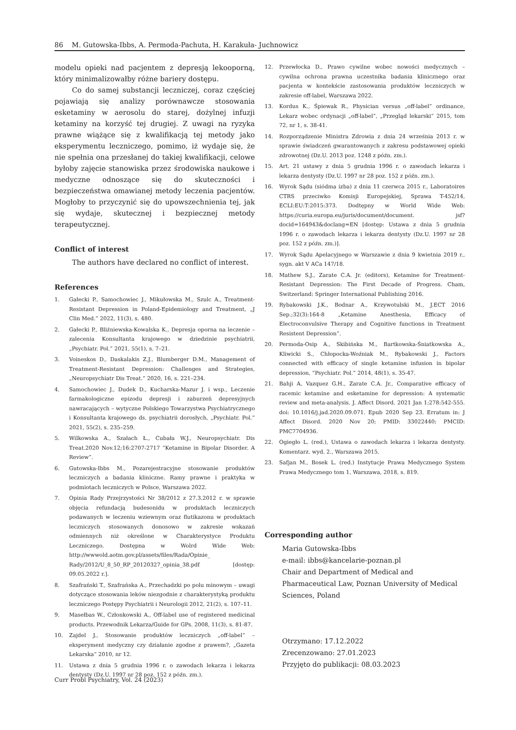86 M. Gutowska-Ibbs, A. Permoda-Pachuta, H. Karakuła- Juchnowicz
modelu opieki nad pacjentem z depresją lekooporną, który minimalizowałby różne bariery dostępu.
Co do samej substancji leczniczej, coraz częściej pojawiają się analizy porównawcze stosowania esketaminy w aerosolu do starej, dożylnej infuzji ketaminy na korzyść tej drugiej. Z uwagi na ryzyka prawne wiążące się z kwalifikacją tej metody jako eksperymentu leczniczego, pomimo, iż wydaje się, że nie spełnia ona przesłanej do takiej kwalifikacji, celowe byłoby zajęcie stanowiska przez środowiska naukowe i medyczne odnoszące się do skuteczności i bezpieczeństwa omawianej metody leczenia pacjentów. Mogłoby to przyczynić się do upowszechnienia tej, jak się wydaje, skutecznej i bezpiecznej metody terapeutycznej.
Conflict of interest
The authors have declared no conflict of interest.
References
1. Gałecki P., Samochowiec J., Mikułowska M., Szulc A., Treatment-Resistant Depression in Poland-Epidemiology and Treatment, „J Clin Med.” 2022, 11(3), s. 480.
2. Gałecki P., Bliźniewska-Kowalska K., Depresja oporna na leczenie – zalecenia Konsultanta krajowego w dziedzinie psychiatrii, „Psychiatr. Pol.” 2021, 55(1), s. 7–21.
3. Voineskos D., Daskalakis Z.J., Blumberger D.M., Management of Treatment-Resistant Depression: Challenges and Strategies, „Neuropsychiatr Dis Treat.” 2020, 16, s. 221–234.
4. Samochowiec J., Dudek D., Kucharska-Mazur J. i wsp., Leczenie farmakologiczne epizodu depresji i zaburzeń depresyjnych nawracających – wytyczne Polskiego Towarzystwa Psychiatrycznego i Konsultanta krajowego ds. psychiatrii dorosłych, „Psychiatr. Pol.” 2021, 55(2), s. 235–259.
5. Wilkowska A., Szałach Ł., Cubała W.J., Neuropsychiatr. Dis Treat.2020 Nov.12;16:2707-2717 ”Ketamine in Bipolar Disorder. A Review”.
6. Gutowska-Ibbs M., Pozarejestracyjne stosowanie produktów leczniczych a badania kliniczne. Ramy prawne i praktyka w podmiotach leczniczych w Polsce, Warszawa 2022.
7. Opinia Rady Przejrzystości Nr 38/2012 z 27.3.2012 r. w sprawie objęcia refundacją budesonidu w produktach leczniczych podawanych w leczeniu wziewnym oraz flutikazonu w produktach leczniczych stosowanych donosowo w zakresie wskazań odmiennych niż określone w Charakterystyce Produktu Leczniczego. Dostępna w Wolrd Wide Web: http://wwwold.aotm.gov.pl/assets/files/Rada/Opinie_ Rady/2012/U_8_50_RP_20120327_opinia_38.pdf [dostęp: 09.05.2022 r.].
8. Szafrański T., Szafrańska A., Przechadzki po polu minowym – uwagi dotyczące stosowania leków niezgodnie z charakterystyką produktu leczniczego Postępy Psychiatrii i Neurologii 2012, 21(2), s. 107–11.
9. Masełbas W., Członkowski A., Off-label use of registered medicinal products. Przewodnik Lekarza/Guide for GPs. 2008, 11(3), s. 81-87.
10. Zajdel J., Stosowanie produktów leczniczych „off-label” – eksperyment medyczny czy działanie zgodne z prawem?, „Gazeta Lekarska” 2010, nr 12.
11. Ustawa z dnia 5 grudnia 1996 r. o zawodach lekarza i lekarza dentysty (Dz.U. 1997 nr 28 poz. 152 z późn. zm.).
12. Przewłocka D., Prawo cywilne wobec nowości medycznych – cywilna ochrona prawna uczestnika badania klinicznego oraz pacjenta w kontekście zastosowania produktów leczniczych w zakresie off-label, Warszawa 2022.
13. Kordus K., Śpiewak R., Physician versus „off-label” ordinance, Lekarz wobec ordynacji „off-label”, „Przegląd lekarski” 2015, tom 72, nr 1, s. 38-41.
14. Rozporządzenie Ministra Zdrowia z dnia 24 września 2013 r. w sprawie świadczeń gwarantowanych z zakresu podstawowej opieki zdrowotnej (Dz.U. 2013 poz. 1248 z późn. zm.).
15. Art. 21 ustawy z dnia 5 grudnia 1996 r. o zawodach lekarza i lekarza dentysty (Dz.U. 1997 nr 28 poz. 152 z późn. zm.).
16. Wyrok Sądu (siódma izba) z dnia 11 czerwca 2015 r., Laboratoires CTRS przeciwko Komisji Europejskiej, Sprawa T-452/14, ECLI:EU:T:2015:373. Dodtępny w World Wide Web: https://curia.europa.eu/juris/document/document. jsf?docid=164943&doclang=EN [dostęp: Ustawa z dnia 5 grudnia 1996 r. o zawodach lekarza i lekarza dentysty (Dz.U. 1997 nr 28 poz. 152 z późn. zm.)].
17. Wyrok Sądu Apelacyjnego w Warszawie z dnia 9 kwietnia 2019 r., sygn. akt V ACa 147/18.
18. Mathew S.J., Zarate C.A. Jr. (editors), Ketamine for Treatment-Resistant Depression: The First Decade of Progress. Cham, Switzerland: Springer International Publishing 2016.
19. Rybakowski J.K., Bodnar A., Krzywotulski M., J.ECT 2016 Sep.;32(3):164-8 „Ketamine Anesthesia, Efficacy of Electroconvulsive Therapy and Cognitive functions in Treatment Resistent Depression”.
20. Permoda-Osip A., Skibińska M., Bartkowska-Śniatkowska A., Kliwicki S., Chłopocka-Woźniak M., Rybakowski J., Factors connected with efficacy of single ketamine infusion in bipolar depression, “Psychiatr. Pol.” 2014, 48(1), s. 35-47.
21. Bahji A, Vazquez G.H., Zarate C.A. Jr., Comparative efficacy of racemic ketamine and esketamine for depression: A systematic review and meta-analysis. J. Affect Disord. 2021 Jan 1;278:542-555. doi: 10.1016/j.jad.2020.09.071. Epub 2020 Sep 23. Erratum in: J Affect Disord. 2020 Nov 20; PMID: 33022440; PMCID: PMC7704936.
22. Ogiegło L. (red.), Ustawa o zawodach lekarza i lekarza dentysty. Komentarz. wyd. 2., Warszawa 2015.
23. Safjan M., Bosek L. (red.) Instytucje Prawa Medycznego System Prawa Medycznego tom 1, Warszawa, 2018, s. 819.
Corresponding author
Maria Gutowska-Ibbs
e-mail: ibbs@kancelarie-poznan.pl
Chair and Department of Medical and Pharmaceutical Law, Poznan University of Medical Sciences, Poland
Otrzymano: 17.12.2022
Zrecenzowano: 27.01.2023
Przyjęto do publikacji: 08.03.2023
Curr Probl Psychiatry, Vol. 24 (2023)